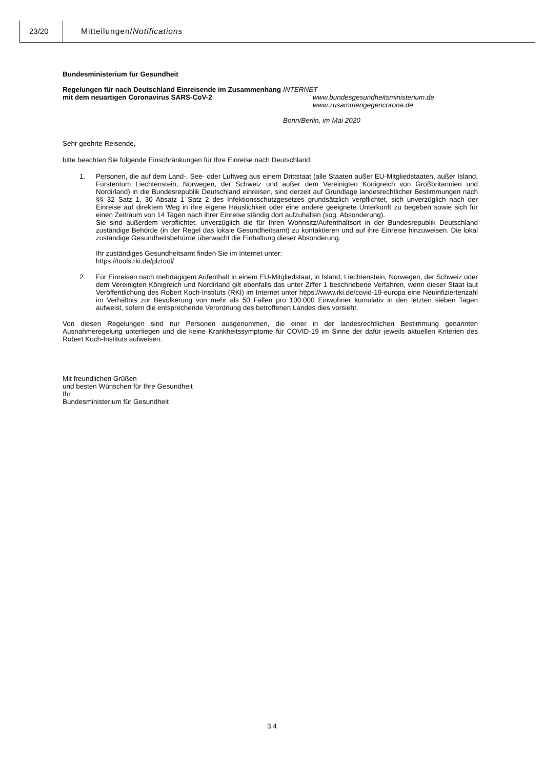23/20 Mitteilungen/Notifications
Bundesministerium für Gesundheit
Regelungen für nach Deutschland Einreisende im Zusammenhang mit dem neuartigen Coronavirus SARS-CoV-2
INTERNET
www.bundesgesundheitsministerium.de
www.zusammengegencorona.de
Bonn/Berlin, im Mai 2020
Sehr geehrte Reisende,
bitte beachten Sie folgende Einschränkungen für Ihre Einreise nach Deutschland:
1. Personen, die auf dem Land-, See- oder Luftweg aus einem Drittstaat (alle Staaten außer EU-Mitgliedstaaten, außer Island, Fürstentum Liechtenstein, Norwegen, der Schweiz und außer dem Vereinigten Königreich von Großbritannien und Nordirland) in die Bundesrepublik Deutschland einreisen, sind derzeit auf Grundlage landesrechtlicher Bestimmungen nach §§ 32 Satz 1, 30 Absatz 1 Satz 2 des Infektionsschutzgesetzes grundsätzlich verpflichtet, sich unverzüglich nach der Einreise auf direktem Weg in ihre eigene Häuslichkeit oder eine andere geeignete Unterkunft zu begeben sowie sich für einen Zeitraum von 14 Tagen nach ihrer Einreise ständig dort aufzuhalten (sog. Absonderung).
Sie sind außerdem verpflichtet, unverzüglich die für Ihren Wohnsitz/Aufenthaltsort in der Bundesrepublik Deutschland zuständige Behörde (in der Regel das lokale Gesundheitsamt) zu kontaktieren und auf ihre Einreise hinzuweisen. Die lokal zuständige Gesundheitsbehörde überwacht die Einhaltung dieser Absonderung.
Ihr zuständiges Gesundheitsamt finden Sie im Internet unter:
https://tools.rki.de/plztool/
2. Für Einreisen nach mehrtägigem Aufenthalt in einem EU-Mitgliedstaat, in Island, Liechtenstein, Norwegen, der Schweiz oder dem Vereinigten Königreich und Nordirland gilt ebenfalls das unter Ziffer 1 beschriebene Verfahren, wenn dieser Staat laut Veröffentlichung des Robert Koch-Instituts (RKI) im Internet unter https://www.rki.de/covid-19-europa eine Neuinfiziertenzahl im Verhältnis zur Bevölkerung von mehr als 50 Fällen pro 100.000 Einwohner kumulativ in den letzten sieben Tagen aufweist, sofern die entsprechende Verordnung des betroffenen Landes dies vorsieht.
Von diesen Regelungen sind nur Personen ausgenommen, die einer in der landesrechtlichen Bestimmung genannten Ausnahmeregelung unterliegen und die keine Krankheitssymptome für COVID-19 im Sinne der dafür jeweils aktuellen Kriterien des Robert Koch-Instituts aufweisen.
Mit freundlichen Grüßen
und besten Wünschen für Ihre Gesundheit
Ihr
Bundesministerium für Gesundheit
3.4